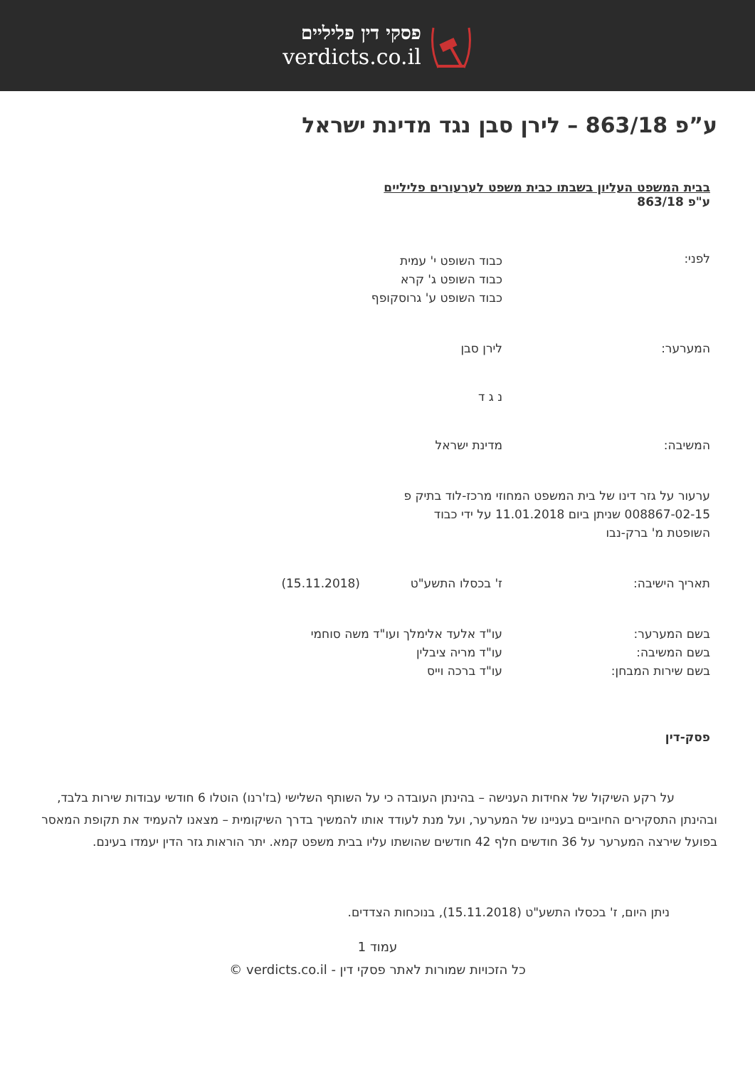פסקי דין פליליים
verdicts.co.il
ע”פ 863/18 – לירן סבן נגד מדינת ישראל
בבית המשפט העליון בשבתו כבית משפט לערעורים פליליים
ע"פ 863/18
לפני:
כבוד השופט י' עמית
כבוד השופט ג' קרא
כבוד השופט ע' גרוסקופף
המערער: לירן סבן
נ ג ד
המשיבה: מדינת ישראל
ערעור על גזר דינו של בית המשפט המחוזי מרכז-לוד בתיק פ 008867-02-15 שניתן ביום 11.01.2018 על ידי כבוד השופטת מ' ברק-נבו
תאריך הישיבה: ז' בכסלו התשע"ט (15.11.2018)
בשם המערער:
בשם המשיבה:
בשם שירות המבחן:
עו"ד אלעד אלימלך ועו"ד משה סוחמי
עו"ד מריה ציבלין
עו"ד ברכה וייס
פסק-דין
על רקע השיקול של אחידות הענישה – בהינתן העובדה כי על השותף השלישי (בז'רנו) הוטלו 6 חודשי עבודות שירות בלבד, ובהינתן התסקירים החיוביים בעניינו של המערער, ועל מנת לעודד אותו להמשיך בדרך השיקומית – מצאנו להעמיד את תקופת המאסר בפועל שירצה המערער על 36 חודשים חלף 42 חודשים שהושתו עליו בבית משפט קמא. יתר הוראות גזר הדין יעמדו בעינם.
ניתן היום, ז' בכסלו התשע"ט (15.11.2018), בנוכחות הצדדים.
עמוד 1
כל הזכויות שמורות לאתר פסקי דין - verdicts.co.il ©